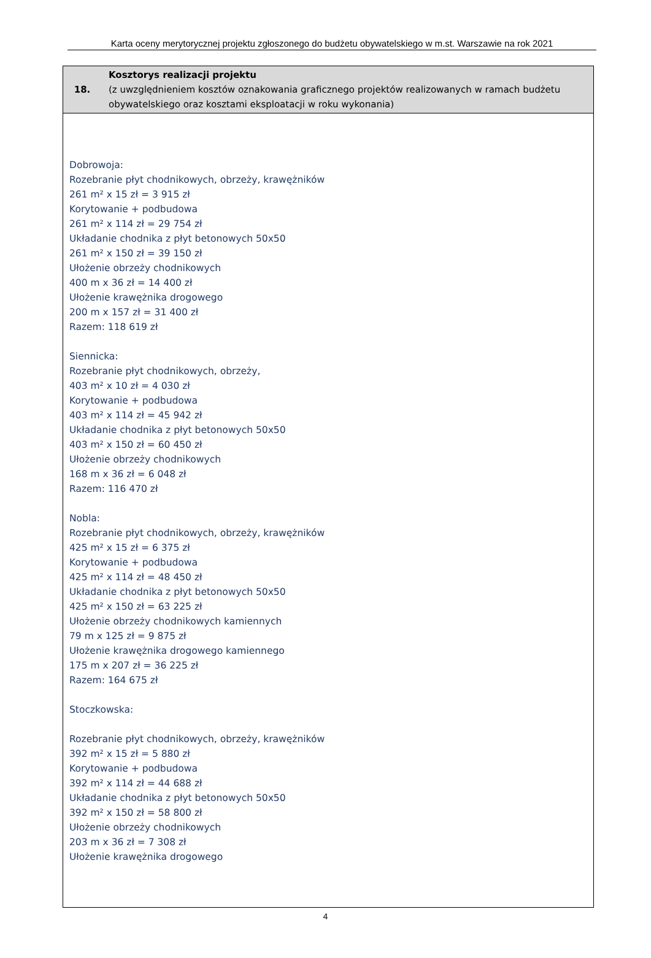Karta oceny merytorycznej projektu zgłoszonego do budżetu obywatelskiego w m.st. Warszawie na rok 2021
| 18. | Kosztorys realizacji projektu (z uwzględnieniem kosztów oznakowania graficznego projektów realizowanych w ramach budżetu obywatelskiego oraz kosztami eksploatacji w roku wykonania) |
| Dobrowoja: Rozebranie płyt chodnikowych, obrzeży, krawężników 261 m² x 15 zł = 3 915 zł Korytowanie + podbudowa 261 m² x 114 zł = 29 754 zł Układanie chodnika z płyt betonowych 50x50 261 m² x 150 zł = 39 150 zł Ułożenie obrzeży chodnikowych 400 m x 36 zł = 14 400 zł Ułożenie krawężnika drogowego 200 m x 157 zł = 31 400 zł Razem: 118 619 zł Siennicka: Rozebranie płyt chodnikowych, obrzeży, 403 m² x 10 zł = 4 030 zł Korytowanie + podbudowa 403 m² x 114 zł = 45 942 zł Układanie chodnika z płyt betonowych 50x50 403 m² x 150 zł = 60 450 zł Ułożenie obrzeży chodnikowych 168 m x 36 zł = 6 048 zł Razem: 116 470 zł Nobla: Rozebranie płyt chodnikowych, obrzeży, krawężników 425 m² x 15 zł = 6 375 zł Korytowanie + podbudowa 425 m² x 114 zł = 48 450 zł Układanie chodnika z płyt betonowych 50x50 425 m² x 150 zł = 63 225 zł Ułożenie obrzeży chodnikowych kamiennych 79 m x 125 zł = 9 875 zł Ułożenie krawężnika drogowego kamiennego 175 m x 207 zł = 36 225 zł Razem: 164 675 zł Stoczkowska: Rozebranie płyt chodnikowych, obrzeży, krawężników 392 m² x 15 zł = 5 880 zł Korytowanie + podbudowa 392 m² x 114 zł = 44 688 zł Układanie chodnika z płyt betonowych 50x50 392 m² x 150 zł = 58 800 zł Ułożenie obrzeży chodnikowych 203 m x 36 zł = 7 308 zł Ułożenie krawężnika drogowego | |
4